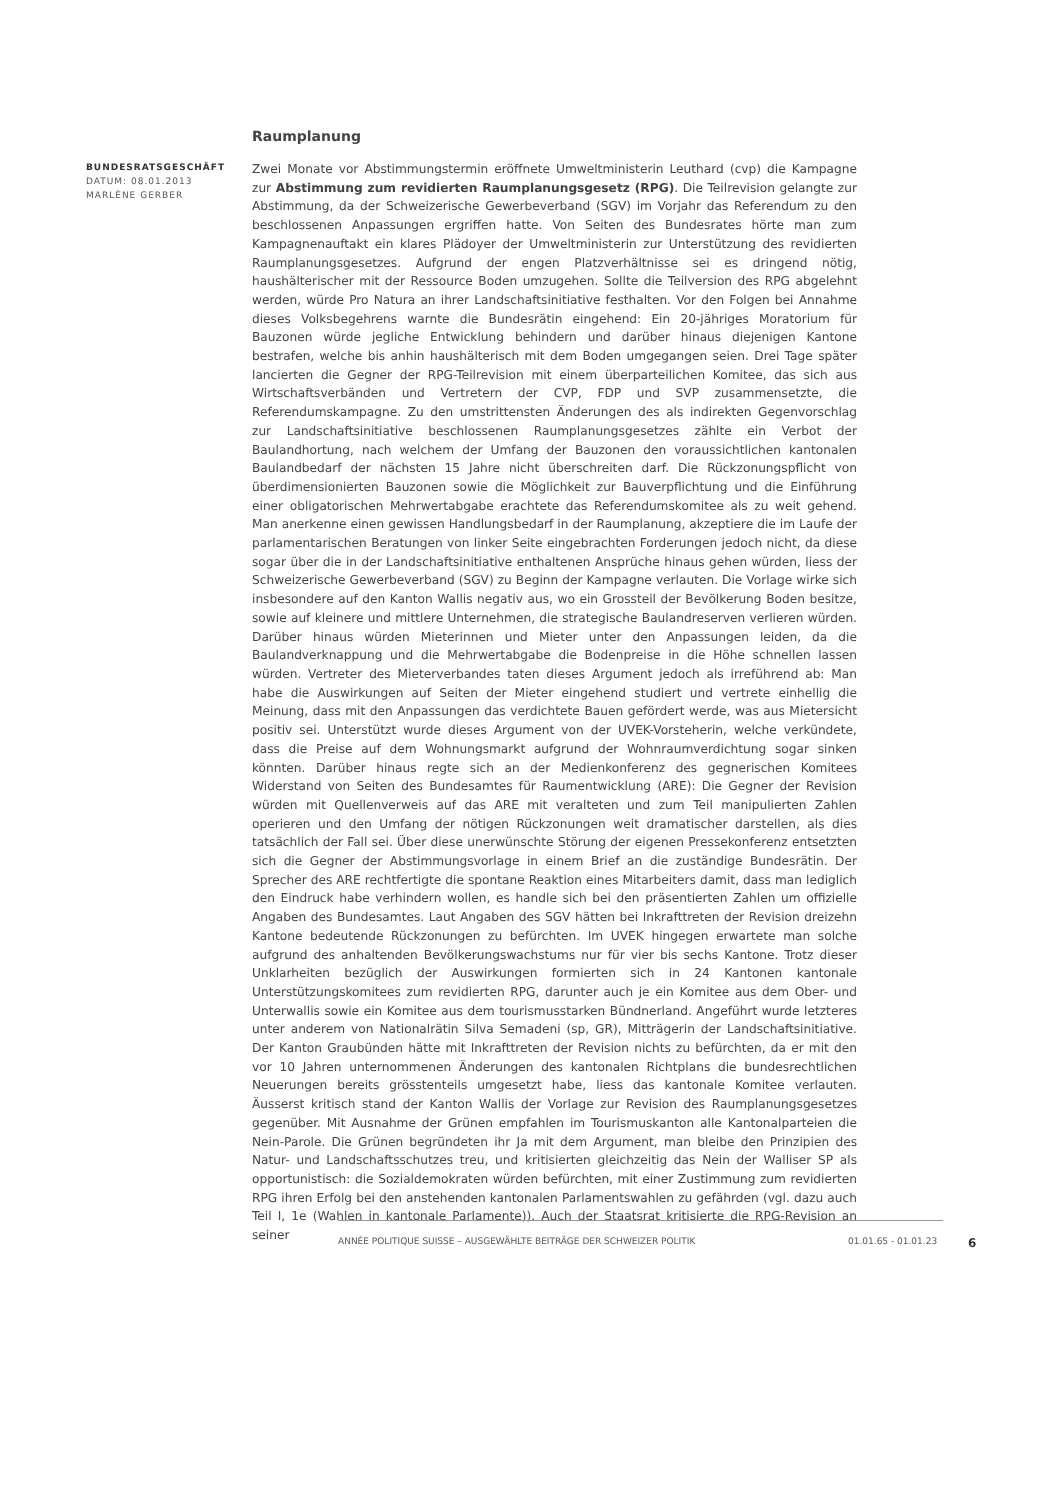BUNDESRATSGESCHÄFT
DATUM: 08.01.2013
MARLÈNE GERBER
Raumplanung
Zwei Monate vor Abstimmungstermin eröffnete Umweltministerin Leuthard (cvp) die Kampagne zur Abstimmung zum revidierten Raumplanungsgesetz (RPG). Die Teilrevision gelangte zur Abstimmung, da der Schweizerische Gewerbeverband (SGV) im Vorjahr das Referendum zu den beschlossenen Anpassungen ergriffen hatte. Von Seiten des Bundesrates hörte man zum Kampagnenauftakt ein klares Plädoyer der Umweltministerin zur Unterstützung des revidierten Raumplanungsgesetzes. Aufgrund der engen Platzverhältnisse sei es dringend nötig, haushälterischer mit der Ressource Boden umzugehen. Sollte die Teilversion des RPG abgelehnt werden, würde Pro Natura an ihrer Landschaftsinitiative festhalten. Vor den Folgen bei Annahme dieses Volksbegehrens warnte die Bundesrätin eingehend: Ein 20-jähriges Moratorium für Bauzonen würde jegliche Entwicklung behindern und darüber hinaus diejenigen Kantone bestrafen, welche bis anhin haushälterisch mit dem Boden umgegangen seien. Drei Tage später lancierten die Gegner der RPG-Teilrevision mit einem überparteilichen Komitee, das sich aus Wirtschaftsverbänden und Vertretern der CVP, FDP und SVP zusammensetzte, die Referendumskampagne. Zu den umstrittensten Änderungen des als indirekten Gegenvorschlag zur Landschaftsinitiative beschlossenen Raumplanungsgesetzes zählte ein Verbot der Baulandhortung, nach welchem der Umfang der Bauzonen den voraussichtlichen kantonalen Baulandbedarf der nächsten 15 Jahre nicht überschreiten darf. Die Rückzonungspflicht von überdimensionierten Bauzonen sowie die Möglichkeit zur Bauverpflichtung und die Einführung einer obligatorischen Mehrwertabgabe erachtete das Referendumskomitee als zu weit gehend. Man anerkenne einen gewissen Handlungsbedarf in der Raumplanung, akzeptiere die im Laufe der parlamentarischen Beratungen von linker Seite eingebrachten Forderungen jedoch nicht, da diese sogar über die in der Landschaftsinitiative enthaltenen Ansprüche hinaus gehen würden, liess der Schweizerische Gewerbeverband (SGV) zu Beginn der Kampagne verlauten. Die Vorlage wirke sich insbesondere auf den Kanton Wallis negativ aus, wo ein Grossteil der Bevölkerung Boden besitze, sowie auf kleinere und mittlere Unternehmen, die strategische Baulandreserven verlieren würden. Darüber hinaus würden Mieterinnen und Mieter unter den Anpassungen leiden, da die Baulandverknappung und die Mehrwertabgabe die Bodenpreise in die Höhe schnellen lassen würden. Vertreter des Mieterverbandes taten dieses Argument jedoch als irreführend ab: Man habe die Auswirkungen auf Seiten der Mieter eingehend studiert und vertrete einhellig die Meinung, dass mit den Anpassungen das verdichtete Bauen gefördert werde, was aus Mietersicht positiv sei. Unterstützt wurde dieses Argument von der UVEK-Vorsteherin, welche verkündete, dass die Preise auf dem Wohnungsmarkt aufgrund der Wohnraumverdichtung sogar sinken könnten. Darüber hinaus regte sich an der Medienkonferenz des gegnerischen Komitees Widerstand von Seiten des Bundesamtes für Raumentwicklung (ARE): Die Gegner der Revision würden mit Quellenverweis auf das ARE mit veralteten und zum Teil manipulierten Zahlen operieren und den Umfang der nötigen Rückzonungen weit dramatischer darstellen, als dies tatsächlich der Fall sei. Über diese unerwünschte Störung der eigenen Pressekonferenz entsetzten sich die Gegner der Abstimmungsvorlage in einem Brief an die zuständige Bundesrätin. Der Sprecher des ARE rechtfertigte die spontane Reaktion eines Mitarbeiters damit, dass man lediglich den Eindruck habe verhindern wollen, es handle sich bei den präsentierten Zahlen um offizielle Angaben des Bundesamtes. Laut Angaben des SGV hätten bei Inkrafttreten der Revision dreizehn Kantone bedeutende Rückzonungen zu befürchten. Im UVEK hingegen erwartete man solche aufgrund des anhaltenden Bevölkerungswachstums nur für vier bis sechs Kantone. Trotz dieser Unklarheiten bezüglich der Auswirkungen formierten sich in 24 Kantonen kantonale Unterstützungskomitees zum revidierten RPG, darunter auch je ein Komitee aus dem Ober- und Unterwallis sowie ein Komitee aus dem tourismusstarken Bündnerland. Angeführt wurde letzteres unter anderem von Nationalrätin Silva Semadeni (sp, GR), Mitträgerin der Landschaftsinitiative. Der Kanton Graubünden hätte mit Inkrafttreten der Revision nichts zu befürchten, da er mit den vor 10 Jahren unternommenen Änderungen des kantonalen Richtplans die bundesrechtlichen Neuerungen bereits grösstenteils umgesetzt habe, liess das kantonale Komitee verlauten. Äusserst kritisch stand der Kanton Wallis der Vorlage zur Revision des Raumplanungsgesetzes gegenüber. Mit Ausnahme der Grünen empfahlen im Tourismuskanton alle Kantonalparteien die Nein-Parole. Die Grünen begründeten ihr Ja mit dem Argument, man bleibe den Prinzipien des Natur- und Landschaftsschutzes treu, und kritisierten gleichzeitig das Nein der Walliser SP als opportunistisch: die Sozialdemokraten würden befürchten, mit einer Zustimmung zum revidierten RPG ihren Erfolg bei den anstehenden kantonalen Parlamentswahlen zu gefährden (vgl. dazu auch Teil I, 1e (Wahlen in kantonale Parlamente)). Auch der Staatsrat kritisierte die RPG-Revision an seiner
ANNÉE POLITIQUE SUISSE – AUSGEWÄHLTE BEITRÄGE DER SCHWEIZER POLITIK 01.01.65 - 01.01.23 6